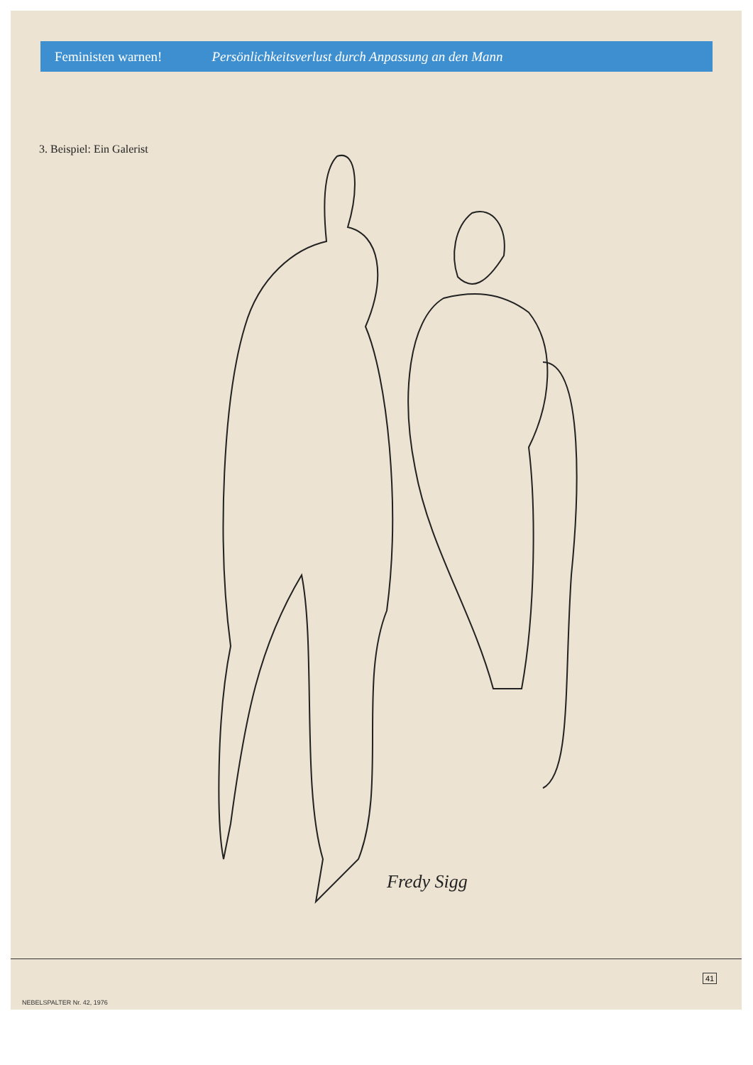Feministen warnen! Persönlichkeitsverlust durch Anpassung an den Mann
3. Beispiel: Ein Galerist
Fredy Sigg
41
NEBELSPALTER Nr. 42, 1976